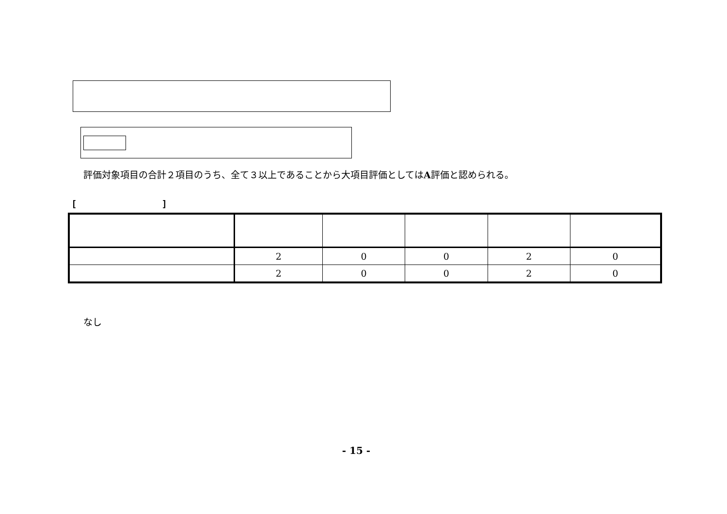評価対象項目の合計２項目のうち、全て３以上であることから大項目評価としてはA評価と認められる。
[ ]
| | 2 | 0 | 0 | 2 | 0 |
| | 2 | 0 | 0 | 2 | 0 |
なし
- 15 -